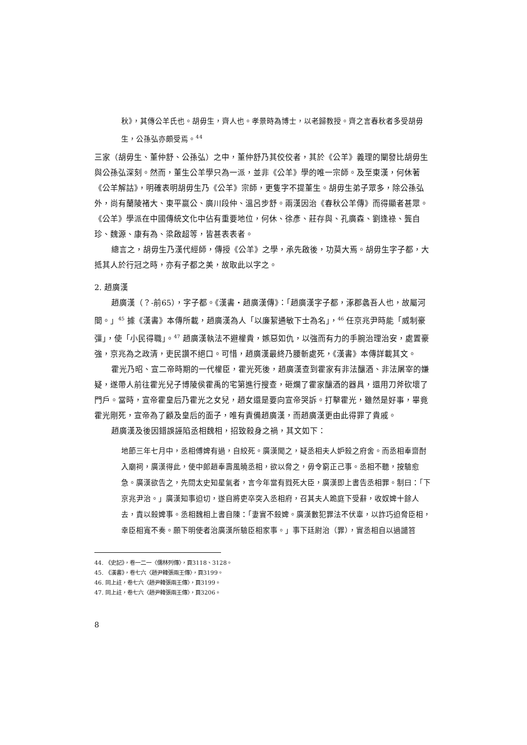秋》，其傳公羊氏也。胡毋生，齊人也。孝景時為博士，以老歸教授。齊之言春秋者多受胡毋生，公孫弘亦頗受焉。<sup>44</sup>
三家（胡毋生、董仲舒、公孫弘）之中，董仲舒乃其佼佼者，其於《公羊》義理的闡發比胡毋生與公孫弘深刻。然而，董生公羊學只為一派，並非《公羊》學的唯一宗師。及至東漢，何休著《公羊解詁》，明確表明胡毋生乃《公羊》宗師，更隻字不提董生。胡毋生弟子眾多，除公孫弘外，尚有蘭陵褚大、東平嬴公、廣川段仲、溫呂步舒。兩漢因治《春秋公羊傳》而得顯者甚眾。《公羊》學派在中國傳統文化中佔有重要地位，何休、徐彥、莊存與、孔廣森、劉逢祿、龔自珍、魏源、康有為、梁啟超等，皆甚表表者。
總言之，胡毋生乃漢代經師，傳授《公羊》之學，承先啟後，功莫大焉。胡毋生字子都，大抵其人於行冠之時，亦有子都之美，故取此以字之。
2. 趙廣漢
趙廣漢（？-前65），字子都。《漢書・趙廣漢傳》：「趙廣漢字子都，涿郡蠡吾人也，故屬河間。」<sup>45</sup> 據《漢書》本傳所載，趙廣漢為人「以廉絜通敏下士為名」，<sup>46</sup> 任京兆尹時能「威制豪彊」，使「小民得職」。<sup>47</sup> 趙廣漢執法不避權貴，嫉惡如仇，以強而有力的手腕治理治安，處置豪強，京兆為之政清，吏民讚不絕口。可惜，趙廣漢最終乃腰斬處死，《漢書》本傳詳載其文。
霍光乃昭、宣二帝時期的一代權臣，霍光死後，趙廣漢查到霍家有非法釀酒、非法屠宰的嫌疑，遂帶人前往霍光兒子博陵侯霍禹的宅第進行搜查，砸爛了霍家釀酒的器具，還用刀斧砍壞了門戶。當時，宣帝霍皇后乃霍光之女兒，趙女還是要向宣帝哭訴。打擊霍光，雖然是好事，畢竟霍光剛死，宣帝為了顧及皇后的面子，唯有責備趙廣漢，而趙廣漢更由此得罪了貴戚。
趙廣漢及後因錯誤誣陷丞相魏相，招致殺身之禍，其文如下：
地節三年七月中，丞相傅婢有過，自絞死。廣漢聞之，疑丞相夫人妒殺之府舍。而丞相奉齋酎入廟祠，廣漢得此，使中郎趙奉壽風曉丞相，欲以脅之，毋令窮正己事。丞相不聽，按驗愈急。廣漢欲告之，先問太史知星氣者，言今年當有戮死大臣，廣漢即上書告丞相罪。制曰：「下京兆尹治。」廣漢知事迫切，遂自將吏卒突入丞相府，召其夫人跪庭下受辭，收奴婢十餘人去，責以殺婢事。丞相魏相上書自陳：「妻實不殺婢。廣漢數犯罪法不伏辜，以詐巧迫脅臣相，幸臣相寬不奏。願下明使者治廣漢所驗臣相家事。」事下廷尉治（罪），實丞相自以過譴笞
44. 《史記》，卷一二一〈儒林列傳〉，頁3118、3128。
45. 《漢書》，卷七六〈趙尹韓張兩王傳〉，頁3199。
46. 同上註，卷七六〈趙尹韓張兩王傳〉，頁3199。
47. 同上註，卷七六〈趙尹韓張兩王傳〉，頁3206。
8